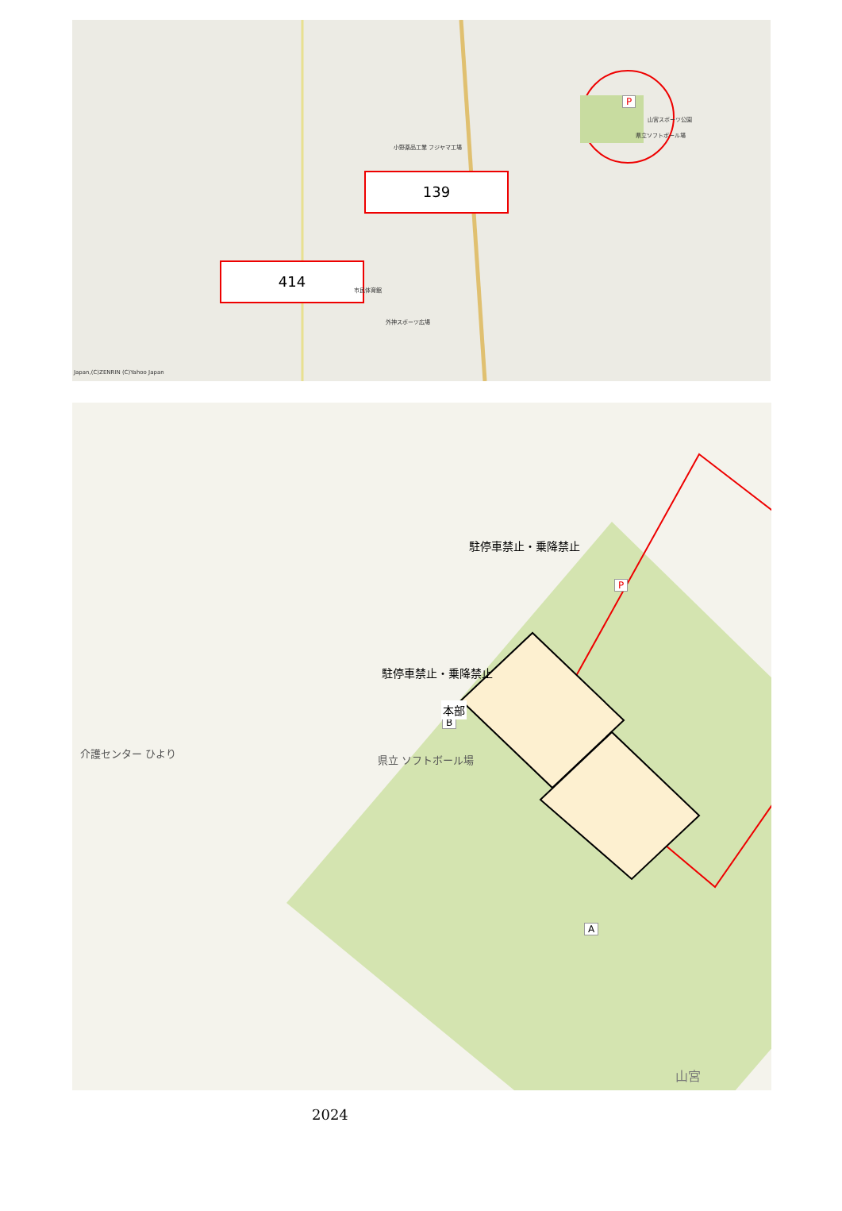小野薬品工業 フジヤマ工場
139
P
山宮スポーツ公園
県立ソフトボール場
414
市民体育館
外神スポーツ広場
Japan,(C)ZENRIN (C)Yahoo Japan
駐停車禁止・乗降禁止
駐停車禁止・乗降禁止
P
B
本部
A
県立 ソフトボール場
介護センター ひより
山宮
2024